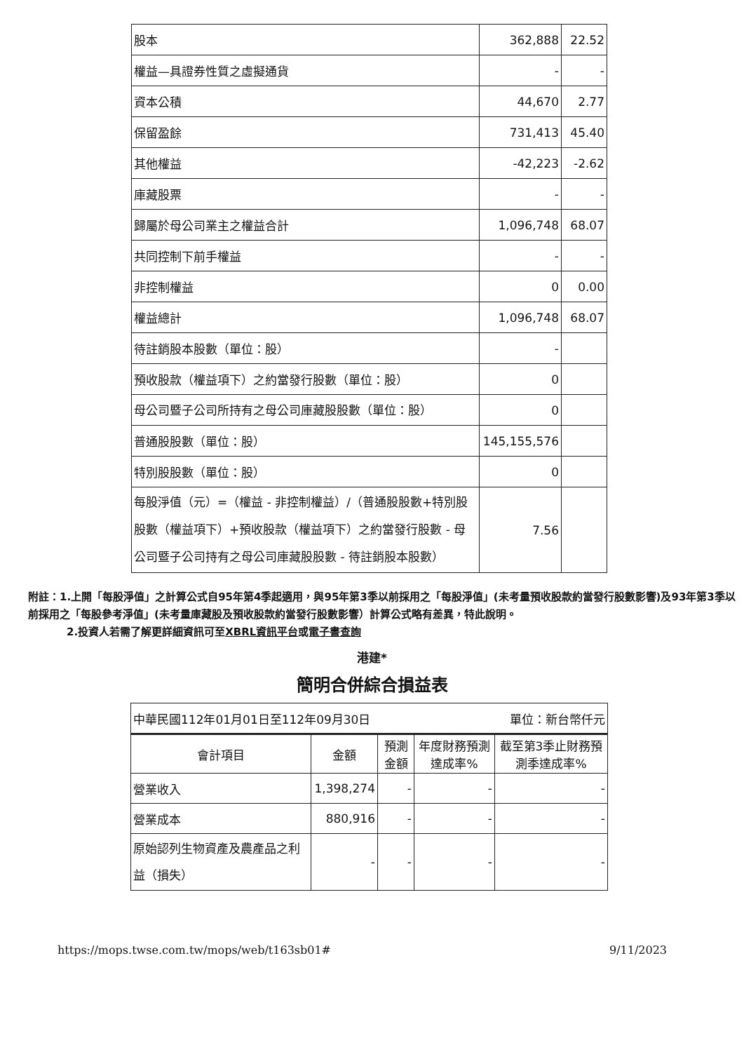| 股本 | 362,888 | 22.52 |
| 權益—具證券性質之虛擬通貨 | - | - |
| 資本公積 | 44,670 | 2.77 |
| 保留盈餘 | 731,413 | 45.40 |
| 其他權益 | -42,223 | -2.62 |
| 庫藏股票 | - | - |
| 歸屬於母公司業主之權益合計 | 1,096,748 | 68.07 |
| 共同控制下前手權益 | - | - |
| 非控制權益 | 0 | 0.00 |
| 權益總計 | 1,096,748 | 68.07 |
| 待註銷股本股數（單位：股） | - | |
| 預收股款（權益項下）之約當發行股數（單位：股） | 0 | |
| 母公司暨子公司所持有之母公司庫藏股股數（單位：股） | 0 | |
| 普通股股數（單位：股） | 145,155,576 | |
| 特別股股數（單位：股） | 0 | |
| 每股淨值（元）=（權益 - 非控制權益）/（普通股股數+特別股股數（權益項下）+預收股款（權益項下）之約當發行股數 - 母公司暨子公司持有之母公司庫藏股股數 - 待註銷股本股數） | 7.56 | |
附註：1.上開「每股淨值」之計算公式自95年第4季起適用，與95年第3季以前採用之「每股淨值」(未考量預收股款約當發行股數影響)及93年第3季以前採用之「每股參考淨值」(未考量庫藏股及預收股款約當發行股數影響）計算公式略有差異，特此說明。
2.投資人若需了解更詳細資訊可至XBRL資訊平台或電子書查詢
港建*
簡明合併綜合損益表
| 中華民國112年01月01日至112年09月30日 單位：新台幣仟元 | | | | |
| 會計項目 | 金額 | 預測金額 | 年度財務預測達成率% | 截至第3季止財務預測季達成率% |
| 營業收入 | 1,398,274 | - | - | - |
| 營業成本 | 880,916 | - | - | - |
| 原始認列生物資產及農產品之利益（損失） | - | - | - | - |
https://mops.twse.com.tw/mops/web/t163sb01# 9/11/2023